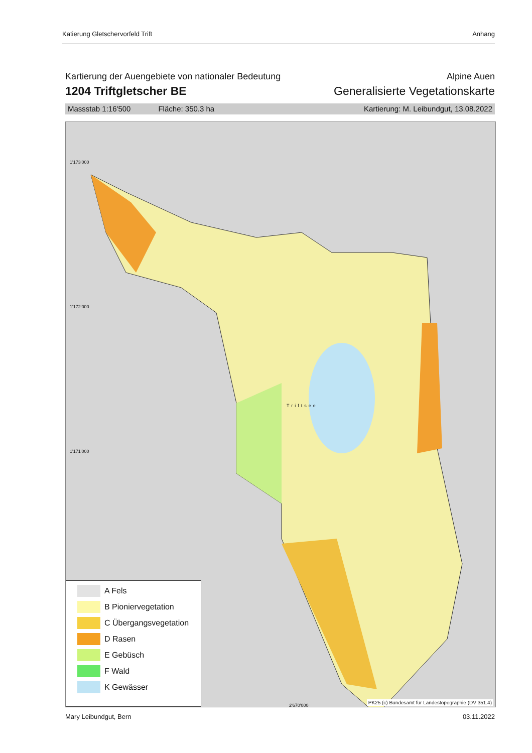Katierung Gletschervorfeld Trift Anhang
Kartierung der Auengebiete von nationaler Bedeutung Alpine Auen
1204 Triftgletscher BE Generalisierte Vegetationskarte
Massstab 1:16'500 Fläche: 350.3 ha Kartierung: M. Leibundgut, 13.08.2022
1'173'000
1'172'000
1'171'000
Triftsee
2'670'000
A Fels
B Pioniervegetation
C Übergangsvegetation
D Rasen
E Gebüsch
F Wald
K Gewässer
PK25 (c) Bundesamt für Landestopographie (DV 351.4)
Mary Leibundgut, Bern 03.11.2022